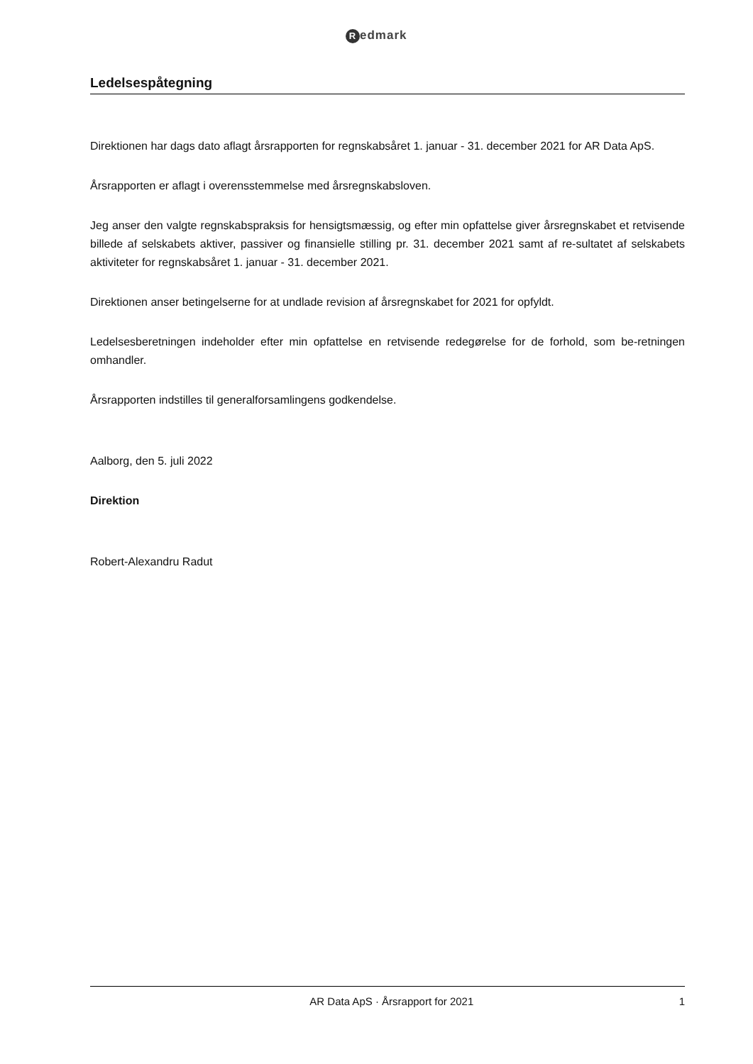Redmark
Ledelsespåtegning
Direktionen har dags dato aflagt årsrapporten for regnskabsåret 1. januar - 31. december 2021 for AR Data ApS.
Årsrapporten er aflagt i overensstemmelse med årsregnskabsloven.
Jeg anser den valgte regnskabspraksis for hensigtsmæssig, og efter min opfattelse giver årsregnskabet et retvisende billede af selskabets aktiver, passiver og finansielle stilling pr. 31. december 2021 samt af re-sultatet af selskabets aktiviteter for regnskabsåret 1. januar - 31. december 2021.
Direktionen anser betingelserne for at undlade revision af årsregnskabet for 2021 for opfyldt.
Ledelsesberetningen indeholder efter min opfattelse en retvisende redegørelse for de forhold, som be-retningen omhandler.
Årsrapporten indstilles til generalforsamlingens godkendelse.
Aalborg, den 5. juli 2022
Direktion
Robert-Alexandru Radut
AR Data ApS · Årsrapport for 2021
1